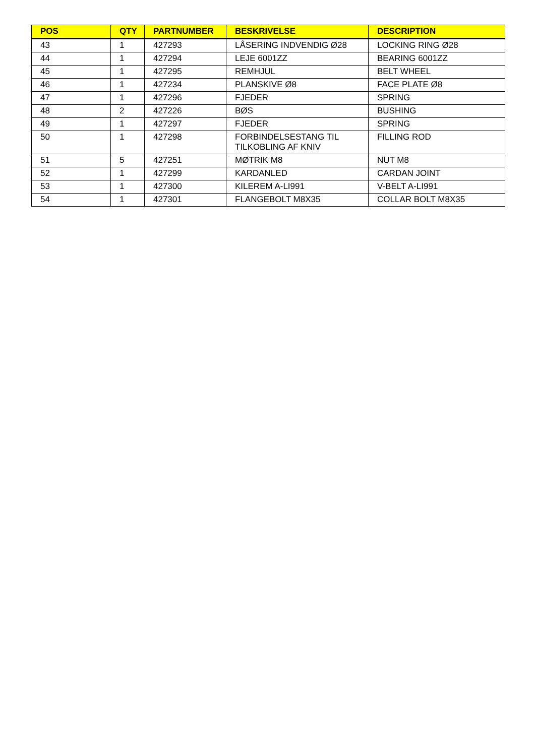| POS | QTY | PARTNUMBER | BESKRIVELSE | DESCRIPTION |
| --- | --- | --- | --- | --- |
| 43 | 1 | 427293 | LÅSERING INDVENDIG Ø28 | LOCKING RING Ø28 |
| 44 | 1 | 427294 | LEJE 6001ZZ | BEARING 6001ZZ |
| 45 | 1 | 427295 | REMHJUL | BELT WHEEL |
| 46 | 1 | 427234 | PLANSKIVE Ø8 | FACE PLATE Ø8 |
| 47 | 1 | 427296 | FJEDER | SPRING |
| 48 | 2 | 427226 | BØS | BUSHING |
| 49 | 1 | 427297 | FJEDER | SPRING |
| 50 | 1 | 427298 | FORBINDELSESTANG TIL TILKOBLING AF KNIV | FILLING ROD |
| 51 | 5 | 427251 | MØTRIK M8 | NUT M8 |
| 52 | 1 | 427299 | KARDANLED | CARDAN JOINT |
| 53 | 1 | 427300 | KILEREM A-LI991 | V-BELT A-LI991 |
| 54 | 1 | 427301 | FLANGEBOLT M8X35 | COLLAR BOLT M8X35 |